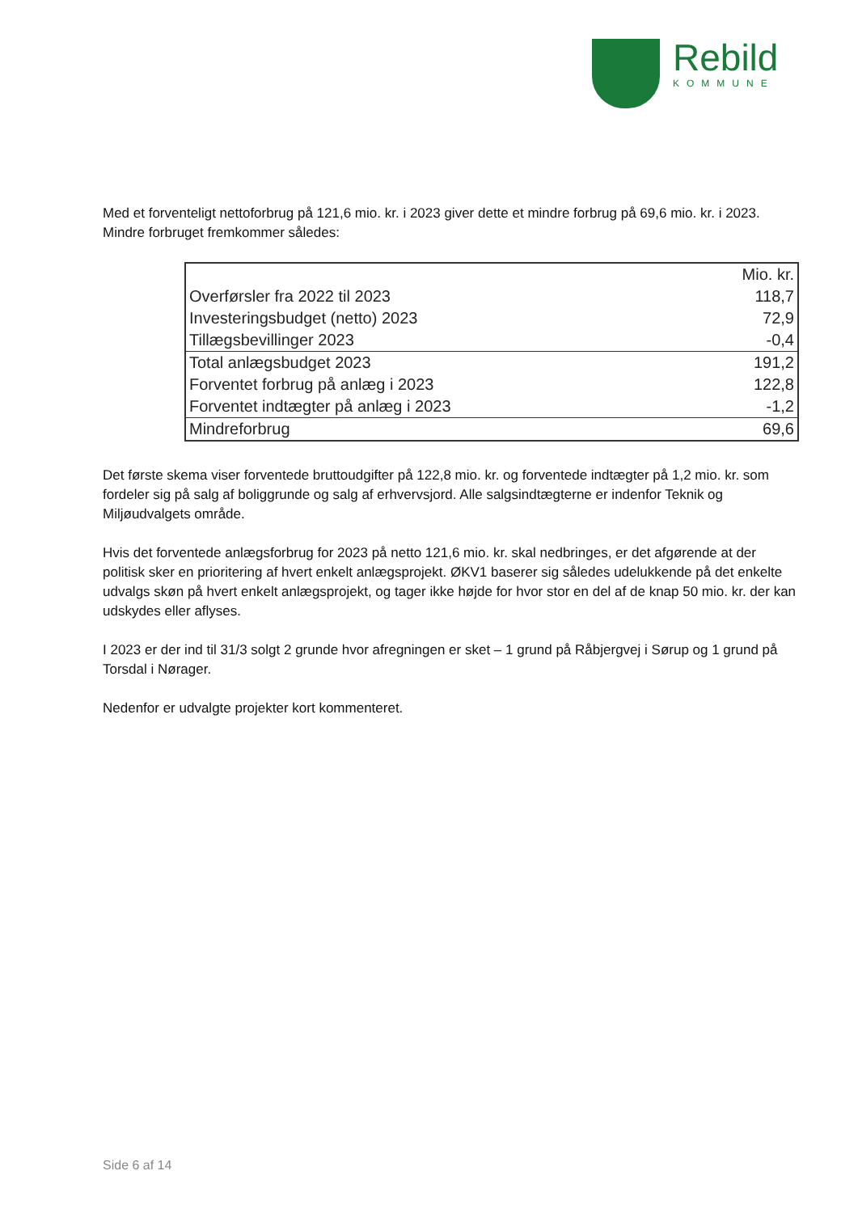Rebild
KOMMUNE
Med et forventeligt nettoforbrug på 121,6 mio. kr. i 2023 giver dette et mindre forbrug på 69,6 mio. kr. i 2023. Mindre forbruget fremkommer således:
| | Mio. kr. |
| --- | --- |
| Overførsler fra 2022 til 2023 | 118,7 |
| Investeringsbudget (netto) 2023 | 72,9 |
| Tillægsbevillinger 2023 | -0,4 |
| Total anlægsbudget 2023 | 191,2 |
| Forventet forbrug på anlæg i 2023 | 122,8 |
| Forventet indtægter på anlæg i 2023 | -1,2 |
| Mindreforbrug | 69,6 |
Det første skema viser forventede bruttoudgifter på 122,8 mio. kr. og forventede indtægter på 1,2 mio. kr. som fordeler sig på salg af boliggrunde og salg af erhvervsjord. Alle salgsindtægterne er indenfor Teknik og Miljøudvalgets område.
Hvis det forventede anlægsforbrug for 2023 på netto 121,6 mio. kr. skal nedbringes, er det afgørende at der politisk sker en prioritering af hvert enkelt anlægsprojekt. ØKV1 baserer sig således udelukkende på det enkelte udvalgs skøn på hvert enkelt anlægsprojekt, og tager ikke højde for hvor stor en del af de knap 50 mio. kr. der kan udskydes eller aflyses.
I 2023 er der ind til 31/3 solgt 2 grunde hvor afregningen er sket – 1 grund på Råbjergvej i Sørup og 1 grund på Torsdal i Nørager.
Nedenfor er udvalgte projekter kort kommenteret.
Side 6 af 14